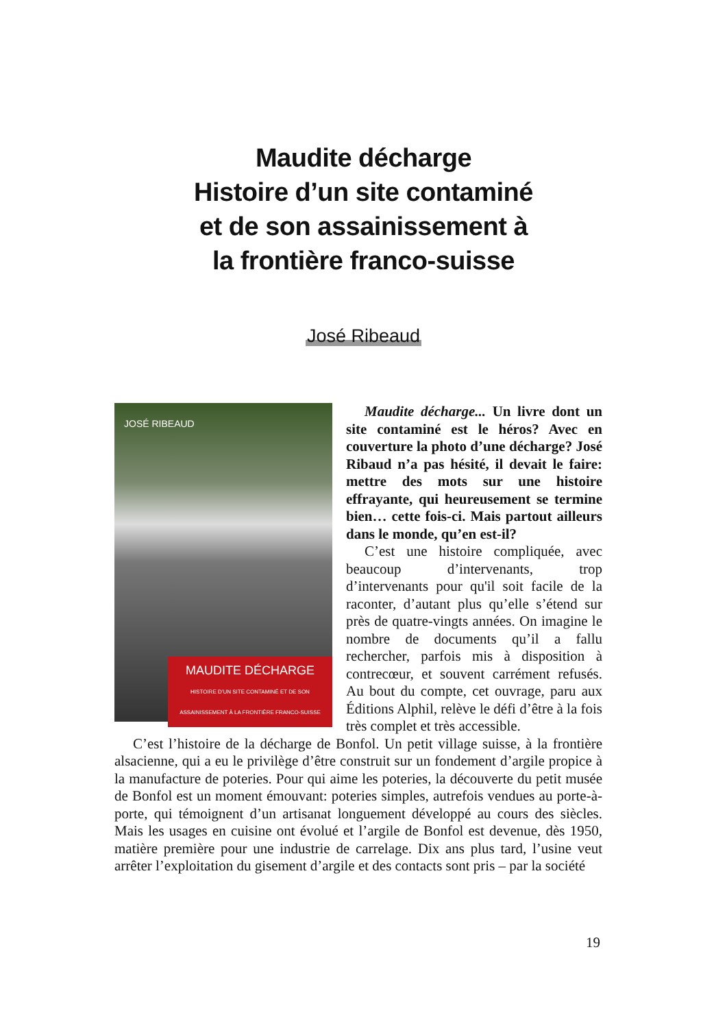Maudite décharge
Histoire d’un site contaminé
et de son assainissement à
la frontière franco-suisse
José Ribeaud
JOSÉ RIBEAUD
MAUDITE DÉCHARGE
HISTOIRE D’UN SITE CONTAMINÉ ET DE SON ASSAINISSEMENT À LA FRONTIÈRE FRANCO-SUISSE
Maudite décharge... Un livre dont un site contaminé est le héros? Avec en couverture la photo d’une décharge? José Ribaud n’a pas hésité, il devait le faire: mettre des mots sur une histoire effrayante, qui heureusement se termine bien… cette fois-ci. Mais partout ailleurs dans le monde, qu’en est-il?
C’est une histoire compliquée, avec beaucoup d’intervenants, trop d’intervenants pour qu'il soit facile de la raconter, d’autant plus qu’elle s’étend sur près de quatre-vingts années. On imagine le nombre de documents qu’il a fallu rechercher, parfois mis à disposition à contrecœur, et souvent carrément refusés. Au bout du compte, cet ouvrage, paru aux Éditions Alphil, relève le défi d’être à la fois très complet et très accessible.
C’est l’histoire de la décharge de Bonfol. Un petit village suisse, à la frontière alsacienne, qui a eu le privilège d’être construit sur un fondement d’argile propice à la manufacture de poteries. Pour qui aime les poteries, la découverte du petit musée de Bonfol est un moment émouvant: poteries simples, autrefois vendues au porte-à-porte, qui témoignent d’un artisanat longuement développé au cours des siècles. Mais les usages en cuisine ont évolué et l’argile de Bonfol est devenue, dès 1950, matière première pour une industrie de carrelage. Dix ans plus tard, l’usine veut arrêter l’exploitation du gisement d’argile et des contacts sont pris – par la société
19